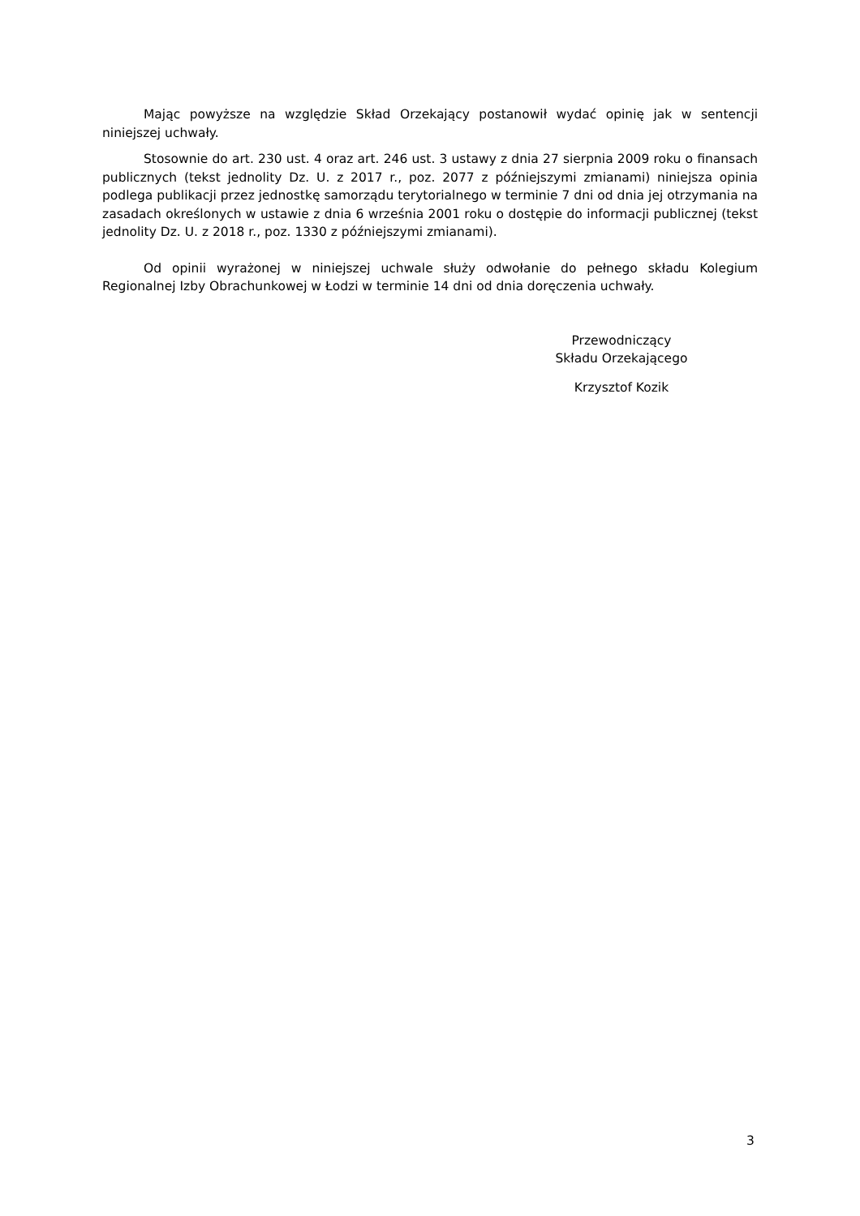Mając powyższe na względzie Skład Orzekający postanowił wydać opinię jak w sentencji niniejszej uchwały.
Stosownie do art. 230 ust. 4 oraz art. 246 ust. 3 ustawy z dnia 27 sierpnia 2009 roku o finansach publicznych (tekst jednolity Dz. U. z 2017 r., poz. 2077 z późniejszymi zmianami) niniejsza opinia podlega publikacji przez jednostkę samorządu terytorialnego w terminie 7 dni od dnia jej otrzymania na zasadach określonych w ustawie z dnia 6 września 2001 roku o dostępie do informacji publicznej (tekst jednolity Dz. U. z 2018 r., poz. 1330 z późniejszymi zmianami).
Od opinii wyrażonej w niniejszej uchwale służy odwołanie do pełnego składu Kolegium Regionalnej Izby Obrachunkowej w Łodzi w terminie 14 dni od dnia doręczenia uchwały.
Przewodniczący
Składu Orzekającego
Krzysztof Kozik
3